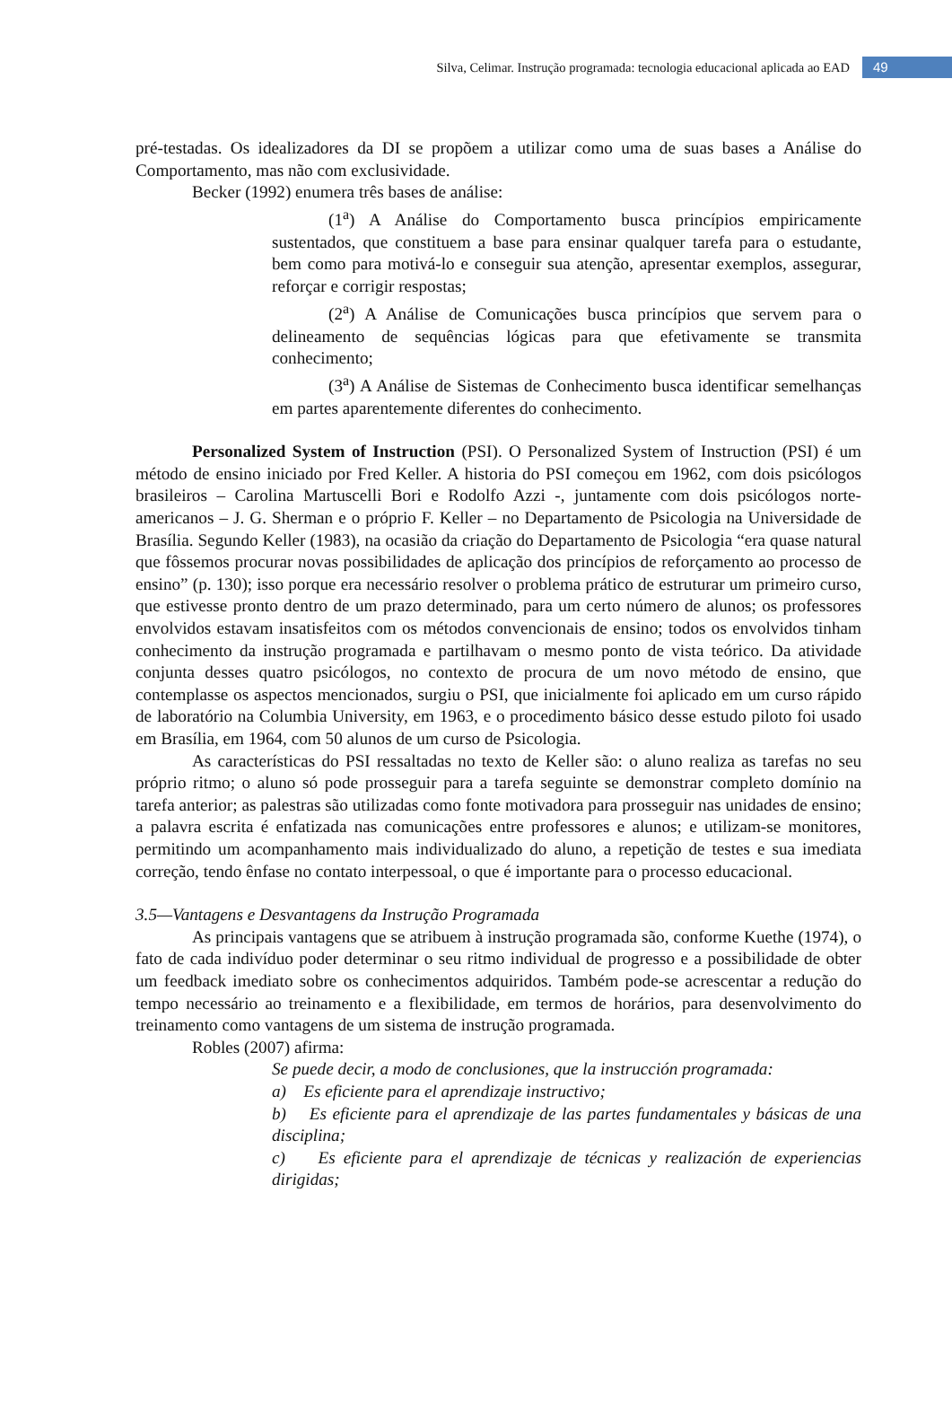Silva, Celimar. Instrução programada: tecnologia educacional aplicada ao EAD 49
pré-testadas. Os idealizadores da DI se propõem a utilizar como uma de suas bases a Análise do Comportamento, mas não com exclusividade.
Becker (1992) enumera três bases de análise:
(1<sup>a</sup>) A Análise do Comportamento busca princípios empiricamente sustentados, que constituem a base para ensinar qualquer tarefa para o estudante, bem como para motivá-lo e conseguir sua atenção, apresentar exemplos, assegurar, reforçar e corrigir respostas;
(2<sup>a</sup>) A Análise de Comunicações busca princípios que servem para o delineamento de sequências lógicas para que efetivamente se transmita conhecimento;
(3<sup>a</sup>) A Análise de Sistemas de Conhecimento busca identificar semelhanças em partes aparentemente diferentes do conhecimento.
Personalized System of Instruction (PSI). O Personalized System of Instruction (PSI) é um método de ensino iniciado por Fred Keller. A historia do PSI começou em 1962, com dois psicólogos brasileiros – Carolina Martuscelli Bori e Rodolfo Azzi -, juntamente com dois psicólogos norte- americanos – J. G. Sherman e o próprio F. Keller – no Departamento de Psicologia na Universidade de Brasília. Segundo Keller (1983), na ocasião da criação do Departamento de Psicologia “era quase natural que fôssemos procurar novas possibilidades de aplicação dos princípios de reforçamento ao processo de ensino” (p. 130); isso porque era necessário resolver o problema prático de estruturar um primeiro curso, que estivesse pronto dentro de um prazo determinado, para um certo número de alunos; os professores envolvidos estavam insatisfeitos com os métodos convencionais de ensino; todos os envolvidos tinham conhecimento da instrução programada e partilhavam o mesmo ponto de vista teórico. Da atividade conjunta desses quatro psicólogos, no contexto de procura de um novo método de ensino, que contemplasse os aspectos mencionados, surgiu o PSI, que inicialmente foi aplicado em um curso rápido de laboratório na Columbia University, em 1963, e o procedimento básico desse estudo piloto foi usado em Brasília, em 1964, com 50 alunos de um curso de Psicologia.
As características do PSI ressaltadas no texto de Keller são: o aluno realiza as tarefas no seu próprio ritmo; o aluno só pode prosseguir para a tarefa seguinte se demonstrar completo domínio na tarefa anterior; as palestras são utilizadas como fonte motivadora para prosseguir nas unidades de ensino; a palavra escrita é enfatizada nas comunicações entre professores e alunos; e utilizam-se monitores, permitindo um acompanhamento mais individualizado do aluno, a repetição de testes e sua imediata correção, tendo ênfase no contato interpessoal, o que é importante para o processo educacional.
3.5—Vantagens e Desvantagens da Instrução Programada
As principais vantagens que se atribuem à instrução programada são, conforme Kuethe (1974), o fato de cada indivíduo poder determinar o seu ritmo individual de progresso e a possibilidade de obter um feedback imediato sobre os conhecimentos adquiridos. Também pode-se acrescentar a redução do tempo necessário ao treinamento e a flexibilidade, em termos de horários, para desenvolvimento do treinamento como vantagens de um sistema de instrução programada.
Robles (2007) afirma:
Se puede decir, a modo de conclusiones, que la instrucción programada:
a) Es eficiente para el aprendizaje instructivo;
b) Es eficiente para el aprendizaje de las partes fundamentales y básicas de una disciplina;
c) Es eficiente para el aprendizaje de técnicas y realización de experiencias dirigidas;